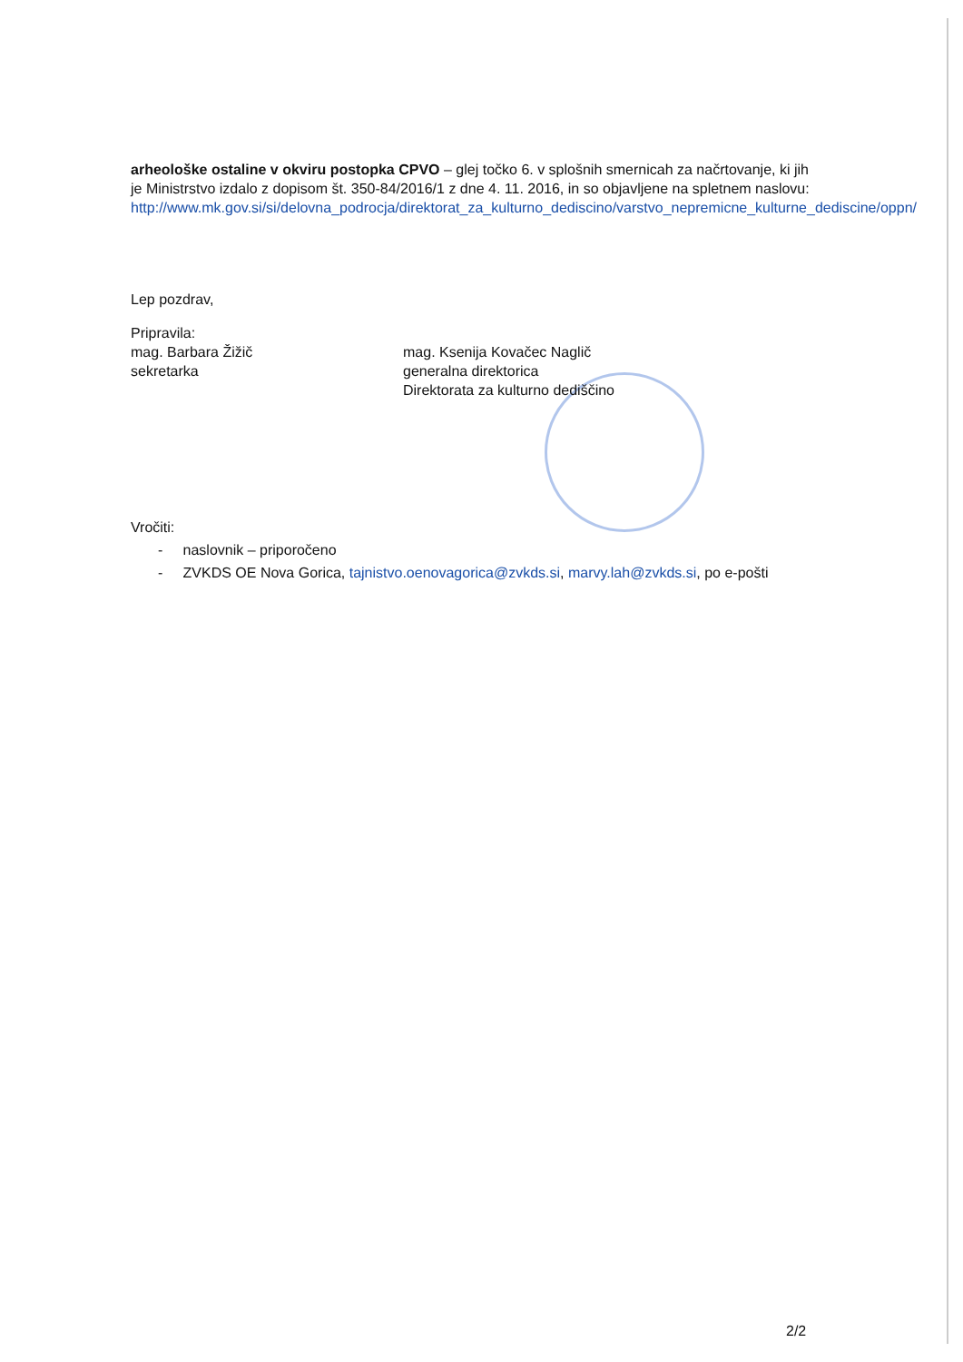arheološke ostaline v okviru postopka CPVO – glej točko 6. v splošnih smernicah za načrtovanje, ki jih je Ministrstvo izdalo z dopisom št. 350-84/2016/1 z dne 4. 11. 2016, in so objavljene na spletnem naslovu:
http://www.mk.gov.si/si/delovna_podrocja/direktorat_za_kulturno_dediscino/varstvo_nepremicne_kulturne_dediscine/oppn/
Lep pozdrav,
Pripravila:
mag. Barbara Žižič
sekretarka
mag. Ksenija Kovačec Naglič
generalna direktorica
Direktorata za kulturno dediščino
Vročiti:
- naslovnik – priporočeno
- ZVKDS OE Nova Gorica, tajnistvo.oenovagorica@zvkds.si, marvy.lah@zvkds.si, po e-pošti
2/2